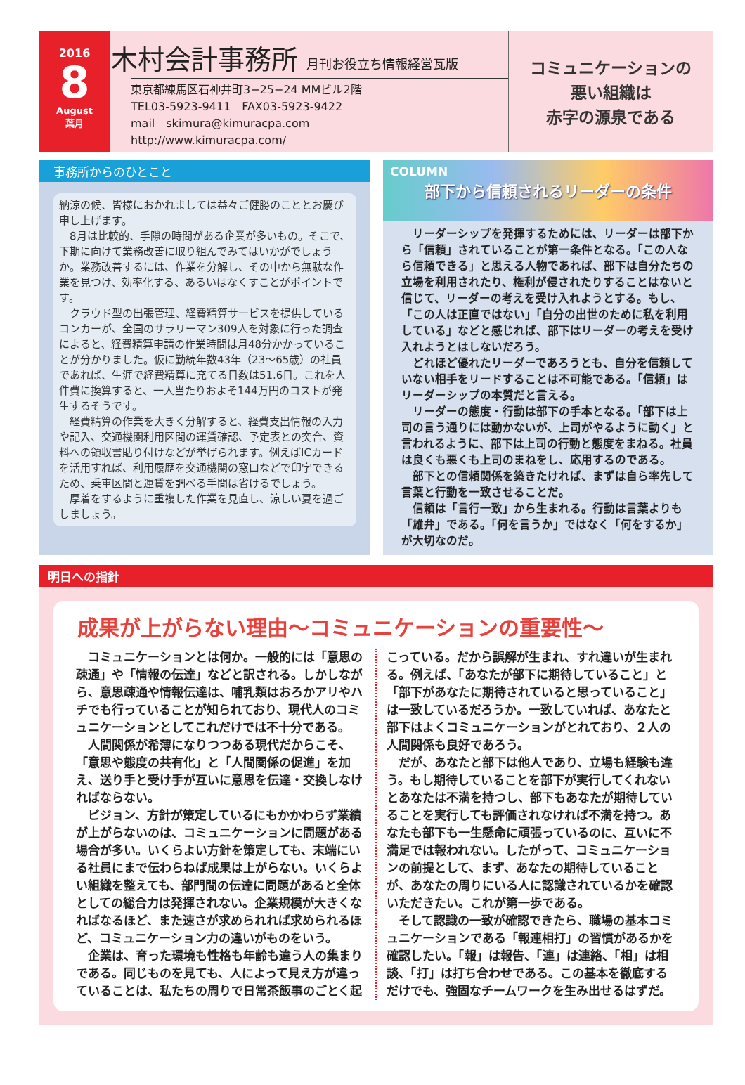2016
8
August
葉月
木村会計事務所 月刊お役立ち情報経営瓦版
東京都練馬区石神井町3−25−24 MMビル2階
TEL03-5923-9411　FAX03-5923-9422
mail　skimura@kimuracpa.com
http://www.kimuracpa.com/
コミュニケーションの
悪い組織は
赤字の源泉である
事務所からのひとこと
納涼の候、皆様におかれましては益々ご健勝のこととお慶び申し上げます。
　8月は比較的、手隙の時間がある企業が多いもの。そこで、下期に向けて業務改善に取り組んでみてはいかがでしょうか。業務改善するには、作業を分解し、その中から無駄な作業を見つけ、効率化する、あるいはなくすことがポイントです。
　クラウド型の出張管理、経費精算サービスを提供しているコンカーが、全国のサラリーマン309人を対象に行った調査によると、経費精算申請の作業時間は月48分かかっていることが分かりました。仮に勤続年数43年（23〜65歳）の社員であれば、生涯で経費精算に充てる日数は51.6日。これを人件費に換算すると、一人当たりおよそ144万円のコストが発生するそうです。
　経費精算の作業を大きく分解すると、経費支出情報の入力や記入、交通機関利用区間の運賃確認、予定表との突合、資料への領収書貼り付けなどが挙げられます。例えばICカードを活用すれば、利用履歴を交通機関の窓口などで印字できるため、乗車区間と運賃を調べる手間は省けるでしょう。
　厚着をするように重複した作業を見直し、涼しい夏を過ごしましょう。
COLUMN
部下から信頼されるリーダーの条件
　リーダーシップを発揮するためには、リーダーは部下から「信頼」されていることが第一条件となる。「この人なら信頼できる」と思える人物であれば、部下は自分たちの立場を利用されたり、権利が侵されたりすることはないと信じて、リーダーの考えを受け入れようとする。もし、「この人は正直ではない」「自分の出世のために私を利用している」などと感じれば、部下はリーダーの考えを受け入れようとはしないだろう。
　どれほど優れたリーダーであろうとも、自分を信頼していない相手をリードすることは不可能である。「信頼」はリーダーシップの本質だと言える。
　リーダーの態度・行動は部下の手本となる。「部下は上司の言う通りには動かないが、上司がやるように動く」と言われるように、部下は上司の行動と態度をまねる。社員は良くも悪くも上司のまねをし、応用するのである。
　部下との信頼関係を築きたければ、まずは自ら率先して言葉と行動を一致させることだ。
　信頼は「言行一致」から生まれる。行動は言葉よりも「雄弁」である。「何を言うか」ではなく「何をするか」が大切なのだ。
明日への指針
成果が上がらない理由〜コミュニケーションの重要性〜
　コミュニケーションとは何か。一般的には「意思の疎通」や「情報の伝達」などと訳される。しかしながら、意思疎通や情報伝達は、哺乳類はおろかアリやハチでも行っていることが知られており、現代人のコミュニケーションとしてこれだけでは不十分である。
　人間関係が希薄になりつつある現代だからこそ、「意思や態度の共有化」と「人間関係の促進」を加え、送り手と受け手が互いに意思を伝達・交換しなければならない。
　ビジョン、方針が策定しているにもかかわらず業績が上がらないのは、コミュニケーションに問題がある場合が多い。いくらよい方針を策定しても、末端にいる社員にまで伝わらねば成果は上がらない。いくらよい組織を整えても、部門間の伝達に問題があると全体としての総合力は発揮されない。企業規模が大きくなればなるほど、また速さが求められれば求められるほど、コミュニケーション力の違いがものをいう。
　企業は、育った環境も性格も年齢も違う人の集まりである。同じものを見ても、人によって見え方が違っていることは、私たちの周りで日常茶飯事のごとく起
こっている。だから誤解が生まれ、すれ違いが生まれる。例えば、「あなたが部下に期待していること」と「部下があなたに期待されていると思っていること」は一致しているだろうか。一致していれば、あなたと部下はよくコミュニケーションがとれており、２人の人間関係も良好であろう。
　だが、あなたと部下は他人であり、立場も経験も違う。もし期待していることを部下が実行してくれないとあなたは不満を持つし、部下もあなたが期待していることを実行しても評価されなければ不満を持つ。あなたも部下も一生懸命に頑張っているのに、互いに不満足では報われない。したがって、コミュニケーションの前提として、まず、あなたの期待していることが、あなたの周りにいる人に認識されているかを確認いただきたい。これが第一歩である。
　そして認識の一致が確認できたら、職場の基本コミュニケーションである「報連相打」の習慣があるかを確認したい。「報」は報告、「連」は連絡、「相」は相談、「打」は打ち合わせである。この基本を徹底するだけでも、強固なチームワークを生み出せるはずだ。